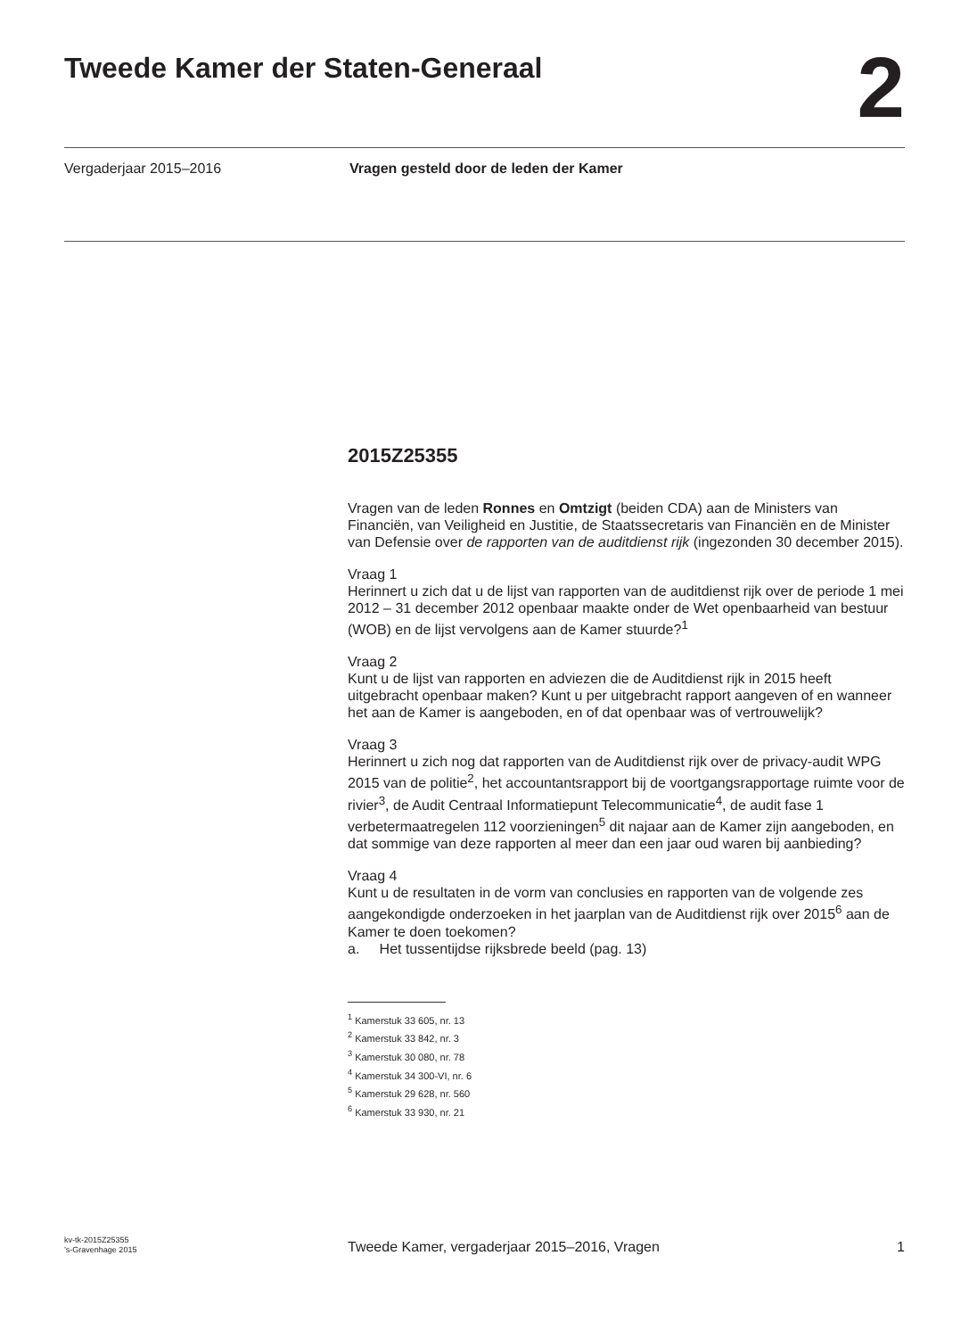Tweede Kamer der Staten-Generaal
2
Vergaderjaar 2015–2016 Vragen gesteld door de leden der Kamer
2015Z25355
Vragen van de leden Ronnes en Omtzigt (beiden CDA) aan de Ministers van Financiën, van Veiligheid en Justitie, de Staatssecretaris van Financiën en de Minister van Defensie over de rapporten van de auditdienst rijk (ingezonden 30 december 2015).
Vraag 1
Herinnert u zich dat u de lijst van rapporten van de auditdienst rijk over de periode 1 mei 2012 – 31 december 2012 openbaar maakte onder de Wet openbaarheid van bestuur (WOB) en de lijst vervolgens aan de Kamer stuurde?<sup>1</sup>
Vraag 2
Kunt u de lijst van rapporten en adviezen die de Auditdienst rijk in 2015 heeft uitgebracht openbaar maken? Kunt u per uitgebracht rapport aangeven of en wanneer het aan de Kamer is aangeboden, en of dat openbaar was of vertrouwelijk?
Vraag 3
Herinnert u zich nog dat rapporten van de Auditdienst rijk over de privacy-audit WPG 2015 van de politie<sup>2</sup>, het accountantsrapport bij de voortgangsrapportage ruimte voor de rivier<sup>3</sup>, de Audit Centraal Informatiepunt Telecommunicatie<sup>4</sup>, de audit fase 1 verbetermaatregelen 112 voorzieningen<sup>5</sup> dit najaar aan de Kamer zijn aangeboden, en dat sommige van deze rapporten al meer dan een jaar oud waren bij aanbieding?
Vraag 4
Kunt u de resultaten in de vorm van conclusies en rapporten van de volgende zes aangekondigde onderzoeken in het jaarplan van de Auditdienst rijk over 2015<sup>6</sup> aan de Kamer te doen toekomen?
a. Het tussentijdse rijksbrede beeld (pag. 13)
<sup>1</sup> Kamerstuk 33 605, nr. 13
<sup>2</sup> Kamerstuk 33 842, nr. 3
<sup>3</sup> Kamerstuk 30 080, nr. 78
<sup>4</sup> Kamerstuk 34 300-VI, nr. 6
<sup>5</sup> Kamerstuk 29 628, nr. 560
<sup>6</sup> Kamerstuk 33 930, nr. 21
kv-tk-2015Z25355
’s-Gravenhage 2015
Tweede Kamer, vergaderjaar 2015–2016, Vragen
1